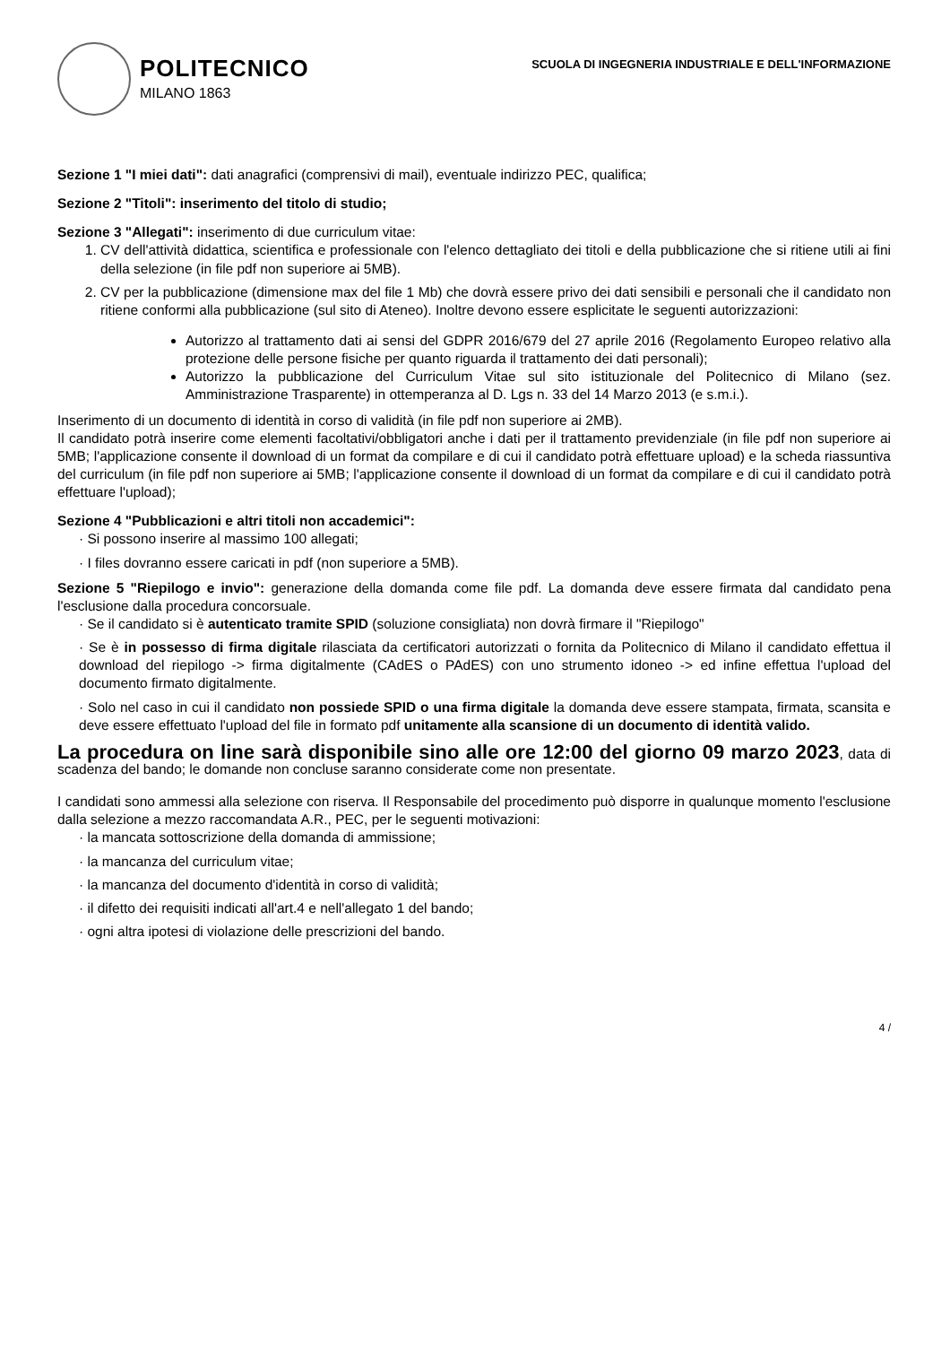POLITECNICO
MILANO 1863
SCUOLA DI INGEGNERIA INDUSTRIALE E DELL'INFORMAZIONE
Sezione 1 "I miei dati": dati anagrafici (comprensivi di mail), eventuale indirizzo PEC, qualifica;
Sezione 2 "Titoli": inserimento del titolo di studio;
Sezione 3 "Allegati": inserimento di due curriculum vitae:
1. CV dell'attività didattica, scientifica e professionale con l'elenco dettagliato dei titoli e della pubblicazione che si ritiene utili ai fini della selezione (in file pdf non superiore ai 5MB).
2. CV per la pubblicazione (dimensione max del file 1 Mb) che dovrà essere privo dei dati sensibili e personali che il candidato non ritiene conformi alla pubblicazione (sul sito di Ateneo). Inoltre devono essere esplicitate le seguenti autorizzazioni:
Autorizzo al trattamento dati ai sensi del GDPR 2016/679 del 27 aprile 2016 (Regolamento Europeo relativo alla protezione delle persone fisiche per quanto riguarda il trattamento dei dati personali);
Autorizzo la pubblicazione del Curriculum Vitae sul sito istituzionale del Politecnico di Milano (sez. Amministrazione Trasparente) in ottemperanza al D. Lgs n. 33 del 14 Marzo 2013 (e s.m.i.).
Inserimento di un documento di identità in corso di validità (in file pdf non superiore ai 2MB).
Il candidato potrà inserire come elementi facoltativi/obbligatori anche i dati per il trattamento previdenziale (in file pdf non superiore ai 5MB; l'applicazione consente il download di un format da compilare e di cui il candidato potrà effettuare upload) e la scheda riassuntiva del curriculum (in file pdf non superiore ai 5MB; l'applicazione consente il download di un format da compilare e di cui il candidato potrà effettuare l'upload);
Sezione 4 "Pubblicazioni e altri titoli non accademici":
· Si possono inserire al massimo 100 allegati;
· I files dovranno essere caricati in pdf (non superiore a 5MB).
Sezione 5 "Riepilogo e invio": generazione della domanda come file pdf. La domanda deve essere firmata dal candidato pena l'esclusione dalla procedura concorsuale.
· Se il candidato si è autenticato tramite SPID (soluzione consigliata) non dovrà firmare il "Riepilogo"
· Se è in possesso di firma digitale rilasciata da certificatori autorizzati o fornita da Politecnico di Milano il candidato effettua il download del riepilogo -> firma digitalmente (CAdES o PAdES) con uno strumento idoneo -> ed infine effettua l'upload del documento firmato digitalmente.
· Solo nel caso in cui il candidato non possiede SPID o una firma digitale la domanda deve essere stampata, firmata, scansita e deve essere effettuato l'upload del file in formato pdf unitamente alla scansione di un documento di identità valido.
La procedura on line sarà disponibile sino alle ore 12:00 del giorno 09 marzo 2023, data di scadenza del bando; le domande non concluse saranno considerate come non presentate.
I candidati sono ammessi alla selezione con riserva. Il Responsabile del procedimento può disporre in qualunque momento l'esclusione dalla selezione a mezzo raccomandata A.R., PEC, per le seguenti motivazioni:
· la mancata sottoscrizione della domanda di ammissione;
· la mancanza del curriculum vitae;
· la mancanza del documento d'identità in corso di validità;
· il difetto dei requisiti indicati all'art.4 e nell'allegato 1 del bando;
· ogni altra ipotesi di violazione delle prescrizioni del bando.
4 /